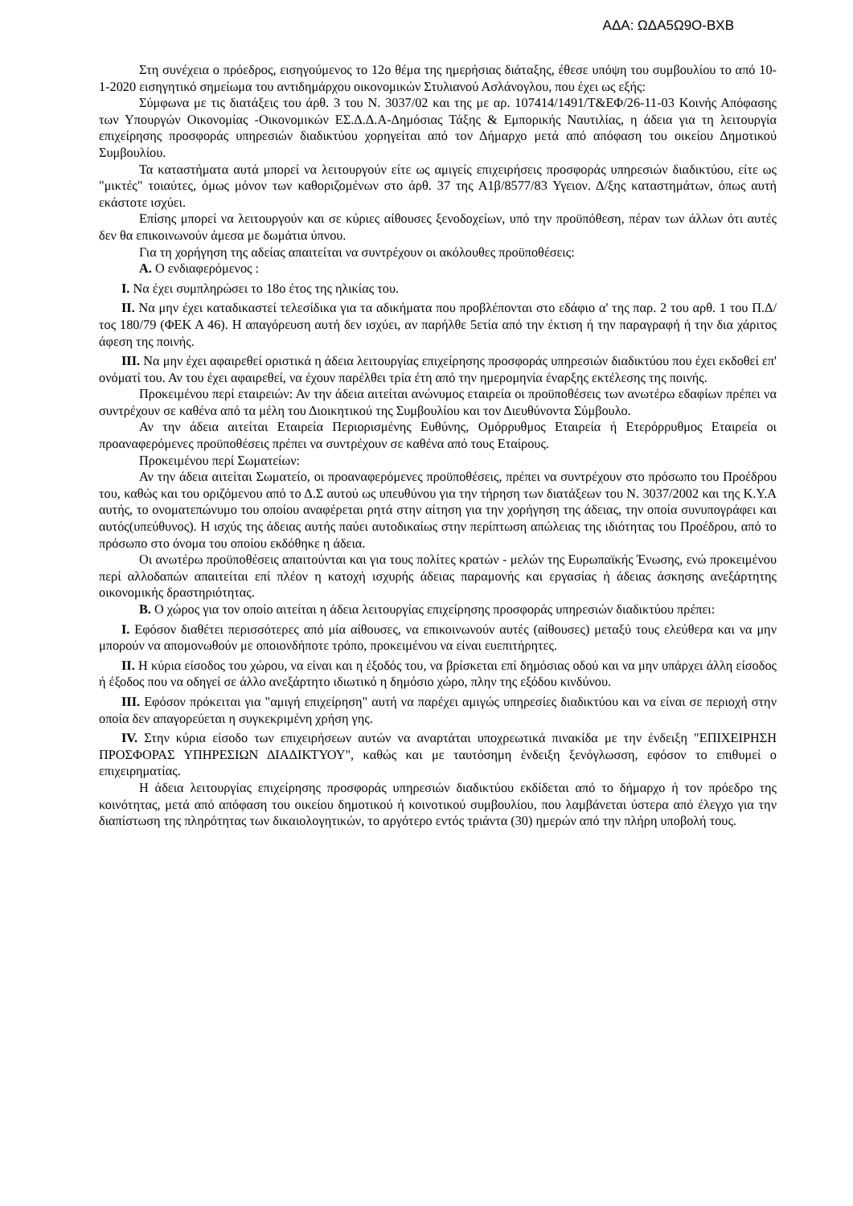ΑΔΑ: ΩΔΑ5Ω9Ο-ΒΧΒ
Στη συνέχεια ο πρόεδρος, εισηγούμενος το 12ο θέμα της ημερήσιας διάταξης, έθεσε υπόψη του συμβουλίου το από 10-1-2020 εισηγητικό σημείωμα του αντιδημάρχου οικονομικών Στυλιανού Ασλάνογλου, που έχει ως εξής:
Σύμφωνα με τις διατάξεις του άρθ. 3 του Ν. 3037/02 και της με αρ. 107414/1491/Τ&ΕΦ/26-11-03 Κοινής Απόφασης των Υπουργών Οικονομίας -Οικονομικών ΕΣ.Δ.Δ.Α-Δημόσιας Τάξης & Εμπορικής Ναυτιλίας, η άδεια για τη λειτουργία επιχείρησης προσφοράς υπηρεσιών διαδικτύου χορηγείται από τον Δήμαρχο μετά από απόφαση του οικείου Δημοτικού Συμβουλίου.
Τα καταστήματα αυτά μπορεί να λειτουργούν είτε ως αμιγείς επιχειρήσεις προσφοράς υπηρεσιών διαδικτύου, είτε ως "μικτές" τοιαύτες, όμως μόνον των καθοριζομένων στο άρθ. 37 της Α1β/8577/83 Υγειον. Δ/ξης καταστημάτων, όπως αυτή εκάστοτε ισχύει.
Επίσης μπορεί να λειτουργούν και σε κύριες αίθουσες ξενοδοχείων, υπό την προϋπόθεση, πέραν των άλλων ότι αυτές δεν θα επικοινωνούν άμεσα με δωμάτια ύπνου.
Για τη χορήγηση της αδείας απαιτείται να συντρέχουν οι ακόλουθες προϋποθέσεις:
Α. Ο ενδιαφερόμενος :
Ι. Να έχει συμπληρώσει το 18ο έτος της ηλικίας του.
ΙΙ. Να μην έχει καταδικαστεί τελεσίδικα για τα αδικήματα που προβλέπονται στο εδάφιο α' της παρ. 2 του αρθ. 1 του Π.Δ/τος 180/79 (ΦΕΚ Α 46). Η απαγόρευση αυτή δεν ισχύει, αν παρήλθε 5ετία από την έκτιση ή την παραγραφή ή την δια χάριτος άφεση της ποινής.
ΙΙΙ. Να μην έχει αφαιρεθεί οριστικά η άδεια λειτουργίας επιχείρησης προσφοράς υπηρεσιών διαδικτύου που έχει εκδοθεί επ' ονόματί του. Αν του έχει αφαιρεθεί, να έχουν παρέλθει τρία έτη από την ημερομηνία έναρξης εκτέλεσης της ποινής.
Προκειμένου περί εταιρειών: Αν την άδεια αιτείται ανώνυμος εταιρεία οι προϋποθέσεις των ανωτέρω εδαφίων πρέπει να συντρέχουν σε καθένα από τα μέλη του Διοικητικού της Συμβουλίου και τον Διευθύνοντα Σύμβουλο.
Αν την άδεια αιτείται Εταιρεία Περιορισμένης Ευθύνης, Ομόρρυθμος Εταιρεία ή Ετερόρρυθμος Εταιρεία οι προαναφερόμενες προϋποθέσεις πρέπει να συντρέχουν σε καθένα από τους Εταίρους.
Προκειμένου περί Σωματείων:
Αν την άδεια αιτείται Σωματείο, οι προαναφερόμενες προϋποθέσεις, πρέπει να συντρέχουν στο πρόσωπο του Προέδρου του, καθώς και του οριζόμενου από το Δ.Σ αυτού ως υπευθύνου για την τήρηση των διατάξεων του Ν. 3037/2002 και της Κ.Υ.Α αυτής, το ονοματεπώνυμο του οποίου αναφέρεται ρητά στην αίτηση για την χορήγηση της άδειας, την οποία συνυπογράφει και αυτός(υπεύθυνος). Η ισχύς της άδειας αυτής παύει αυτοδικαίως στην περίπτωση απώλειας της ιδιότητας του Προέδρου, από το πρόσωπο στο όνομα του οποίου εκδόθηκε η άδεια.
Οι ανωτέρω προϋποθέσεις απαιτούνται και για τους πολίτες κρατών - μελών της Ευρωπαϊκής Ένωσης, ενώ προκειμένου περί αλλοδαπών απαιτείται επί πλέον η κατοχή ισχυρής άδειας παραμονής και εργασίας ή άδειας άσκησης ανεξάρτητης οικονομικής δραστηριότητας.
Β. Ο χώρος για τον οποίο αιτείται η άδεια λειτουργίας επιχείρησης προσφοράς υπηρεσιών διαδικτύου πρέπει:
Ι. Εφόσον διαθέτει περισσότερες από μία αίθουσες, να επικοινωνούν αυτές (αίθουσες) μεταξύ τους ελεύθερα και να μην μπορούν να απομονωθούν με οποιονδήποτε τρόπο, προκειμένου να είναι ευεπιτήρητες.
ΙΙ. Η κύρια είσοδος του χώρου, να είναι και η έξοδός του, να βρίσκεται επί δημόσιας οδού και να μην υπάρχει άλλη είσοδος ή έξοδος που να οδηγεί σε άλλο ανεξάρτητο ιδιωτικό η δημόσιο χώρο, πλην της εξόδου κινδύνου.
ΙΙΙ. Εφόσον πρόκειται για "αμιγή επιχείρηση" αυτή να παρέχει αμιγώς υπηρεσίες διαδικτύου και να είναι σε περιοχή στην οποία δεν απαγορεύεται η συγκεκριμένη χρήση γης.
IV. Στην κύρια είσοδο των επιχειρήσεων αυτών να αναρτάται υποχρεωτικά πινακίδα με την ένδειξη "ΕΠΙΧΕΙΡΗΣΗ ΠΡΟΣΦΟΡΑΣ ΥΠΗΡΕΣΙΩΝ ΔΙΑΔΙΚΤΥΟΥ", καθώς και με ταυτόσημη ένδειξη ξενόγλωσση, εφόσον το επιθυμεί ο επιχειρηματίας.
Η άδεια λειτουργίας επιχείρησης προσφοράς υπηρεσιών διαδικτύου εκδίδεται από το δήμαρχο ή τον πρόεδρο της κοινότητας, μετά από απόφαση του οικείου δημοτικού ή κοινοτικού συμβουλίου, που λαμβάνεται ύστερα από έλεγχο για την διαπίστωση της πληρότητας των δικαιολογητικών, το αργότερο εντός τριάντα (30) ημερών από την πλήρη υποβολή τους.